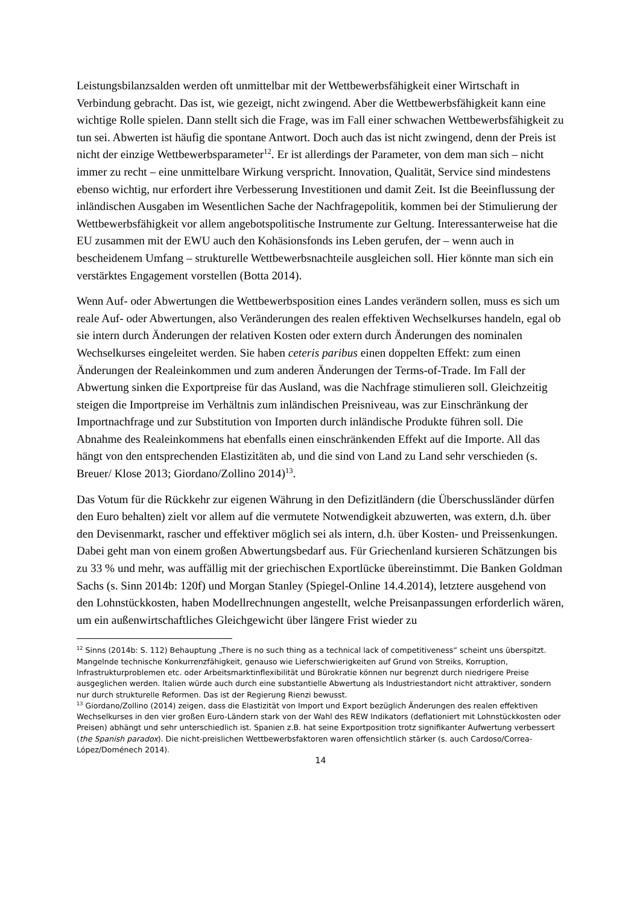Leistungsbilanzsalden werden oft unmittelbar mit der Wettbewerbsfähigkeit einer Wirtschaft in Verbindung gebracht. Das ist, wie gezeigt, nicht zwingend. Aber die Wettbewerbsfähigkeit kann eine wichtige Rolle spielen. Dann stellt sich die Frage, was im Fall einer schwachen Wettbewerbsfähigkeit zu tun sei. Abwerten ist häufig die spontane Antwort. Doch auch das ist nicht zwingend, denn der Preis ist nicht der einzige Wettbewerbsparameter<sup>12</sup>. Er ist allerdings der Parameter, von dem man sich – nicht immer zu recht – eine unmittelbare Wirkung verspricht. Innovation, Qualität, Service sind mindestens ebenso wichtig, nur erfordert ihre Verbesserung Investitionen und damit Zeit. Ist die Beeinflussung der inländischen Ausgaben im Wesentlichen Sache der Nachfragepolitik, kommen bei der Stimulierung der Wettbewerbsfähigkeit vor allem angebotspolitische Instrumente zur Geltung. Interessanterweise hat die EU zusammen mit der EWU auch den Kohäsionsfonds ins Leben gerufen, der – wenn auch in bescheidenem Umfang – strukturelle Wettbewerbsnachteile ausgleichen soll. Hier könnte man sich ein verstärktes Engagement vorstellen (Botta 2014).
Wenn Auf- oder Abwertungen die Wettbewerbsposition eines Landes verändern sollen, muss es sich um reale Auf- oder Abwertungen, also Veränderungen des realen effektiven Wechselkurses handeln, egal ob sie intern durch Änderungen der relativen Kosten oder extern durch Änderungen des nominalen Wechselkurses eingeleitet werden. Sie haben ceteris paribus einen doppelten Effekt: zum einen Änderungen der Realeinkommen und zum anderen Änderungen der Terms-of-Trade. Im Fall der Abwertung sinken die Exportpreise für das Ausland, was die Nachfrage stimulieren soll. Gleichzeitig steigen die Importpreise im Verhältnis zum inländischen Preisniveau, was zur Einschränkung der Importnachfrage und zur Substitution von Importen durch inländische Produkte führen soll. Die Abnahme des Realeinkommens hat ebenfalls einen einschränkenden Effekt auf die Importe. All das hängt von den entsprechenden Elastizitäten ab, und die sind von Land zu Land sehr verschieden (s. Breuer/ Klose 2013; Giordano/Zollino 2014)<sup>13</sup>.
Das Votum für die Rückkehr zur eigenen Währung in den Defizitländern (die Überschussländer dürfen den Euro behalten) zielt vor allem auf die vermutete Notwendigkeit abzuwerten, was extern, d.h. über den Devisenmarkt, rascher und effektiver möglich sei als intern, d.h. über Kosten- und Preissenkungen. Dabei geht man von einem großen Abwertungsbedarf aus. Für Griechenland kursieren Schätzungen bis zu 33 % und mehr, was auffällig mit der griechischen Exportlücke übereinstimmt. Die Banken Goldman Sachs (s. Sinn 2014b: 120f) und Morgan Stanley (Spiegel-Online 14.4.2014), letztere ausgehend von den Lohnstückkosten, haben Modellrechnungen angestellt, welche Preisanpassungen erforderlich wären, um ein außenwirtschaftliches Gleichgewicht über längere Frist wieder zu
<sup>12</sup> Sinns (2014b: S. 112) Behauptung „There is no such thing as a technical lack of competitiveness“ scheint uns überspitzt. Mangelnde technische Konkurrenzfähigkeit, genauso wie Lieferschwierigkeiten auf Grund von Streiks, Korruption, Infrastrukturproblemen etc. oder Arbeitsmarktinflexibilität und Bürokratie können nur begrenzt durch niedrigere Preise ausgeglichen werden. Italien würde auch durch eine substantielle Abwertung als Industriestandort nicht attraktiver, sondern nur durch strukturelle Reformen. Das ist der Regierung Rienzi bewusst.
<sup>13</sup> Giordano/Zollino (2014) zeigen, dass die Elastizität von Import und Export bezüglich Änderungen des realen effektiven Wechselkurses in den vier großen Euro-Ländern stark von der Wahl des REW Indikators (deflationiert mit Lohnstückkosten oder Preisen) abhängt und sehr unterschiedlich ist. Spanien z.B. hat seine Exportposition trotz signifikanter Aufwertung verbessert (the Spanish paradox). Die nicht-preislichen Wettbewerbsfaktoren waren offensichtlich stärker (s. auch Cardoso/Correa-López/Doménech 2014).
14